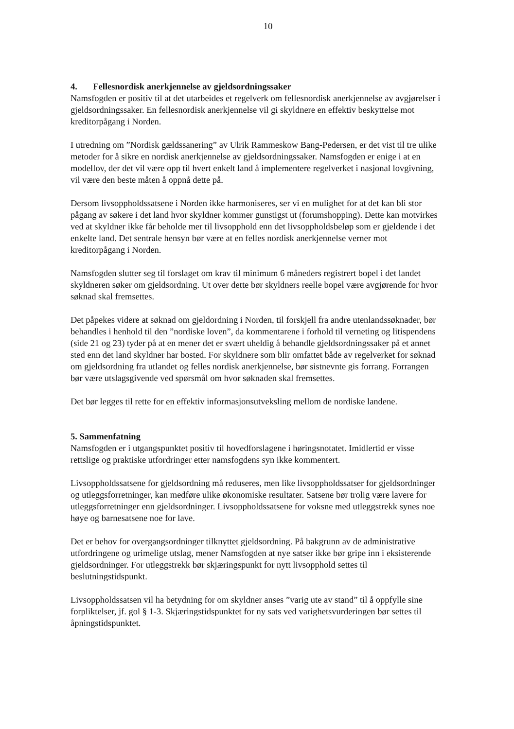10
4. Fellesnordisk anerkjennelse av gjeldsordningssaker
Namsfogden er positiv til at det utarbeides et regelverk om fellesnordisk anerkjennelse av avgjørelser i gjeldsordningssaker. En fellesnordisk anerkjennelse vil gi skyldnere en effektiv beskyttelse mot kreditorpågang i Norden.
I utredning om ”Nordisk gældssanering” av Ulrik Rammeskow Bang-Pedersen, er det vist til tre ulike metoder for å sikre en nordisk anerkjennelse av gjeldsordningssaker. Namsfogden er enige i at en modellov, der det vil være opp til hvert enkelt land å implementere regelverket i nasjonal lovgivning, vil være den beste måten å oppnå dette på.
Dersom livsoppholdssatsene i Norden ikke harmoniseres, ser vi en mulighet for at det kan bli stor pågang av søkere i det land hvor skyldner kommer gunstigst ut (forumshopping). Dette kan motvirkes ved at skyldner ikke får beholde mer til livsopphold enn det livsoppholdsbeløp som er gjeldende i det enkelte land. Det sentrale hensyn bør være at en felles nordisk anerkjennelse verner mot kreditorpågang i Norden.
Namsfogden slutter seg til forslaget om krav til minimum 6 måneders registrert bopel i det landet skyldneren søker om gjeldsordning. Ut over dette bør skyldners reelle bopel være avgjørende for hvor søknad skal fremsettes.
Det påpekes videre at søknad om gjeldordning i Norden, til forskjell fra andre utenlandssøknader, bør behandles i henhold til den ”nordiske loven”, da kommentarene i forhold til verneting og litispendens (side 21 og 23) tyder på at en mener det er svært uheldig å behandle gjeldsordningssaker på et annet sted enn det land skyldner har bosted. For skyldnere som blir omfattet både av regelverket for søknad om gjeldsordning fra utlandet og felles nordisk anerkjennelse, bør sistnevnte gis forrang. Forrangen bør være utslagsgivende ved spørsmål om hvor søknaden skal fremsettes.
Det bør legges til rette for en effektiv informasjonsutveksling mellom de nordiske landene.
5. Sammenfatning
Namsfogden er i utgangspunktet positiv til hovedforslagene i høringsnotatet. Imidlertid er visse rettslige og praktiske utfordringer etter namsfogdens syn ikke kommentert.
Livsoppholdssatsene for gjeldsordning må reduseres, men like livsoppholdssatser for gjeldsordninger og utleggsforretninger, kan medføre ulike økonomiske resultater. Satsene bør trolig være lavere for utleggsforretninger enn gjeldsordninger. Livsoppholdssatsene for voksne med utleggstrekk synes noe høye og barnesatsene noe for lave.
Det er behov for overgangsordninger tilknyttet gjeldsordning. På bakgrunn av de administrative utfordringene og urimelige utslag, mener Namsfogden at nye satser ikke bør gripe inn i eksisterende gjeldsordninger. For utleggstrekk bør skjæringspunkt for nytt livsopphold settes til beslutningstidspunkt.
Livsoppholdssatsen vil ha betydning for om skyldner anses ”varig ute av stand” til å oppfylle sine forpliktelser, jf. gol § 1-3. Skjæringstidspunktet for ny sats ved varighetsvurderingen bør settes til åpningstidspunktet.